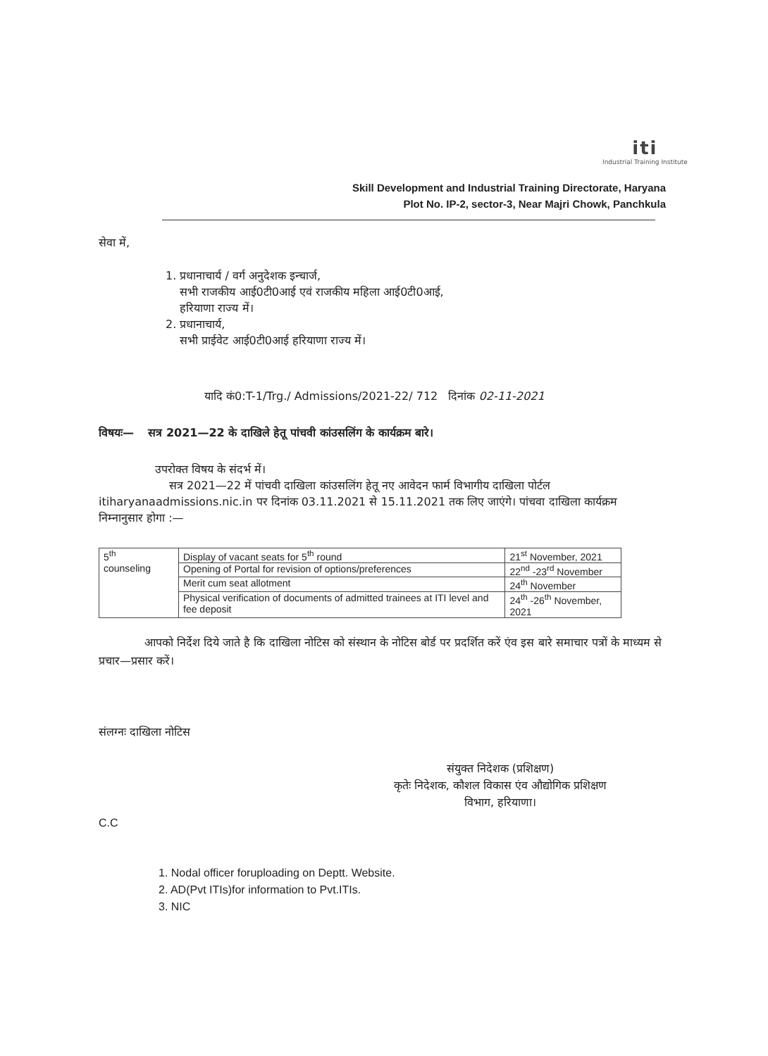iti
Industrial Training Institute
Skill Development and Industrial Training Directorate, Haryana
Plot No. IP-2, sector-3, Near Majri Chowk, Panchkula
सेवा में,
1. प्रधानाचार्य / वर्ग अनुदेशक इन्चार्ज,
सभी राजकीय आई0टी0आई एवं राजकीय महिला आई0टी0आई,
हरियाणा राज्य में।
2. प्रधानाचार्य,
सभी प्राईवेट आई0टी0आई हरियाणा राज्य में।
यादि कं0:T-1/Trg./ Admissions/2021-22/ 712 दिनांक 02-11-2021
विषयः— सत्र 2021—22 के दाखिले हेतू पांचवी कांउसलिंग के कार्यक्रम बारे।
उपरोक्त विषय के संदर्भ में।
सत्र 2021—22 में पांचवी दाखिला कांउसलिंग हेतू नए आवेदन फार्म विभागीय दाखिला पोर्टल itiharyanaadmissions.nic.in पर दिनांक 03.11.2021 से 15.11.2021 तक लिए जाएंगे। पांचवा दाखिला कार्यक्रम निम्नानुसार होगा :—
| 5<sup>th</sup> counseling | Display of vacant seats for 5<sup>th</sup> round | 21<sup>st</sup> November, 2021 |
| | Opening of Portal for revision of options/preferences | 22<sup>nd</sup> -23<sup>rd</sup> November |
| | Merit cum seat allotment | 24<sup>th</sup> November |
| | Physical verification of documents of admitted trainees at ITI level and fee deposit | 24<sup>th</sup> -26<sup>th</sup> November, 2021 |
आपको निर्देश दिये जाते है कि दाखिला नोटिस को संस्थान के नोटिस बोर्ड पर प्रदर्शित करें एंव इस बारे समाचार पत्रों के माध्यम से प्रचार—प्रसार करें।
संलग्नः दाखिला नोटिस
संयुक्त निदेशक (प्रशिक्षण)
कृतेः निदेशक, कौशल विकास एंव औद्योगिक प्रशिक्षण
विभाग, हरियाणा।
C.C
1. Nodal officer foruploading on Deptt. Website.
2. AD(Pvt ITIs)for information to Pvt.ITIs.
3. NIC